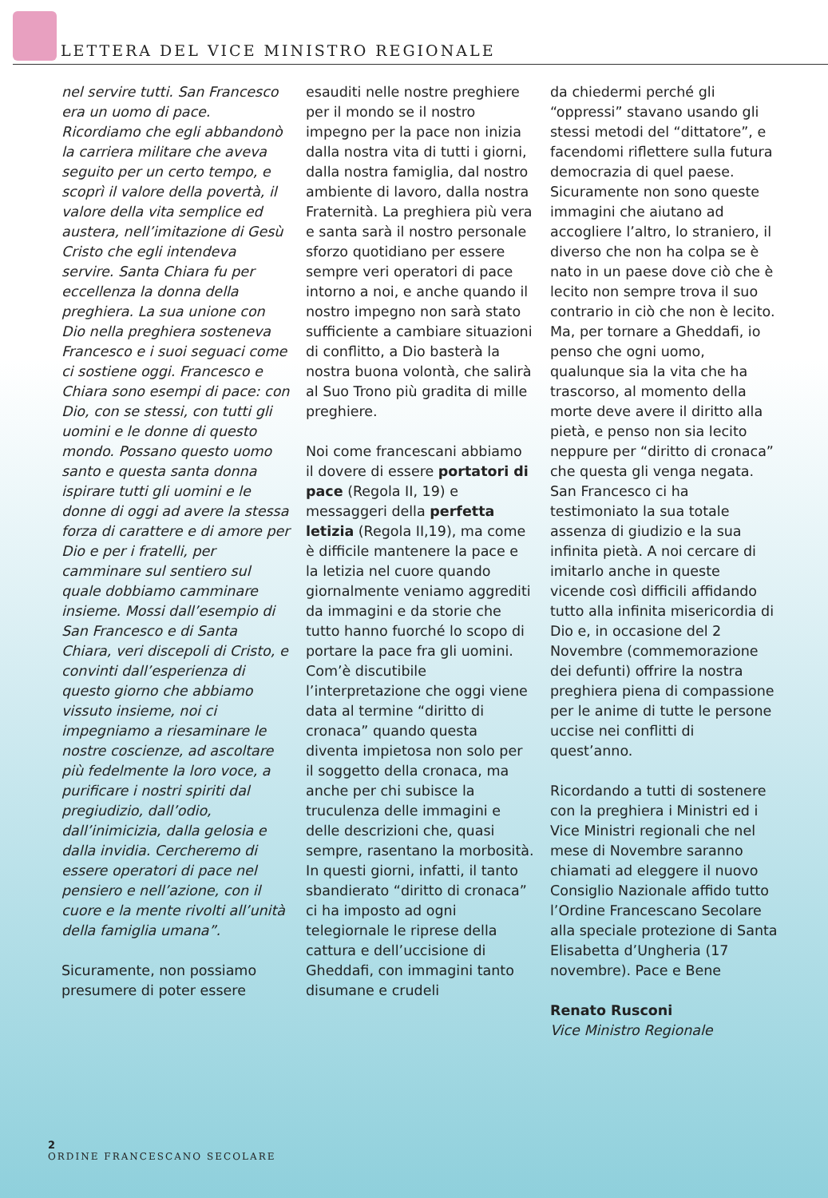LETTERA DEL VICE MINISTRO REGIONALE
nel servire tutti. San Francesco era un uomo di pace. Ricordiamo che egli abbandonò la carriera militare che aveva seguito per un certo tempo, e scoprì il valore della povertà, il valore della vita semplice ed austera, nell’imitazione di Gesù Cristo che egli intendeva servire. Santa Chiara fu per eccellenza la donna della preghiera. La sua unione con Dio nella preghiera sosteneva Francesco e i suoi seguaci come ci sostiene oggi. Francesco e Chiara sono esempi di pace: con Dio, con se stessi, con tutti gli uomini e le donne di questo mondo. Possano questo uomo santo e questa santa donna ispirare tutti gli uomini e le donne di oggi ad avere la stessa forza di carattere e di amore per Dio e per i fratelli, per camminare sul sentiero sul quale dobbiamo camminare insieme. Mossi dall’esempio di San Francesco e di Santa Chiara, veri discepoli di Cristo, e convinti dall’esperienza di questo giorno che abbiamo vissuto insieme, noi ci impegniamo a riesaminare le nostre coscienze, ad ascoltare più fedelmente la loro voce, a purificare i nostri spiriti dal pregiudizio, dall’odio, dall’inimicizia, dalla gelosia e dalla invidia. Cercheremo di essere operatori di pace nel pensiero e nell’azione, con il cuore e la mente rivolti all’unità della famiglia umana”.
Sicuramente, non possiamo presumere di poter essere
esauditi nelle nostre preghiere per il mondo se il nostro impegno per la pace non inizia dalla nostra vita di tutti i giorni, dalla nostra famiglia, dal nostro ambiente di lavoro, dalla nostra Fraternità. La preghiera più vera e santa sarà il nostro personale sforzo quotidiano per essere sempre veri operatori di pace intorno a noi, e anche quando il nostro impegno non sarà stato sufficiente a cambiare situazioni di conflitto, a Dio basterà la nostra buona volontà, che salirà al Suo Trono più gradita di mille preghiere.
Noi come francescani abbiamo il dovere di essere portatori di pace (Regola II, 19) e messaggeri della perfetta letizia (Regola II,19), ma come è difficile mantenere la pace e la letizia nel cuore quando giornalmente veniamo aggrediti da immagini e da storie che tutto hanno fuorché lo scopo di portare la pace fra gli uomini. Com’è discutibile l’interpretazione che oggi viene data al termine “diritto di cronaca” quando questa diventa impietosa non solo per il soggetto della cronaca, ma anche per chi subisce la truculenza delle immagini e delle descrizioni che, quasi sempre, rasentano la morbosità.
In questi giorni, infatti, il tanto sbandierato “diritto di cronaca” ci ha imposto ad ogni telegiornale le riprese della cattura e dell’uccisione di Gheddafi, con immagini tanto disumane e crudeli
da chiedermi perché gli “oppressi” stavano usando gli stessi metodi del “dittatore”, e facendomi riflettere sulla futura democrazia di quel paese. Sicuramente non sono queste immagini che aiutano ad accogliere l’altro, lo straniero, il diverso che non ha colpa se è nato in un paese dove ciò che è lecito non sempre trova il suo contrario in ciò che non è lecito. Ma, per tornare a Gheddafi, io penso che ogni uomo, qualunque sia la vita che ha trascorso, al momento della morte deve avere il diritto alla pietà, e penso non sia lecito neppure per “diritto di cronaca” che questa gli venga negata.
San Francesco ci ha testimoniato la sua totale assenza di giudizio e la sua infinita pietà. A noi cercare di imitarlo anche in queste vicende così difficili affidando tutto alla infinita misericordia di Dio e, in occasione del 2 Novembre (commemorazione dei defunti) offrire la nostra preghiera piena di compassione per le anime di tutte le persone uccise nei conflitti di quest’anno.
Ricordando a tutti di sostenere con la preghiera i Ministri ed i Vice Ministri regionali che nel mese di Novembre saranno chiamati ad eleggere il nuovo Consiglio Nazionale affido tutto l’Ordine Francescano Secolare alla speciale protezione di Santa Elisabetta d’Ungheria (17 novembre). Pace e Bene
Renato Rusconi
Vice Ministro Regionale
2
ORDINE FRANCESCANO SECOLARE